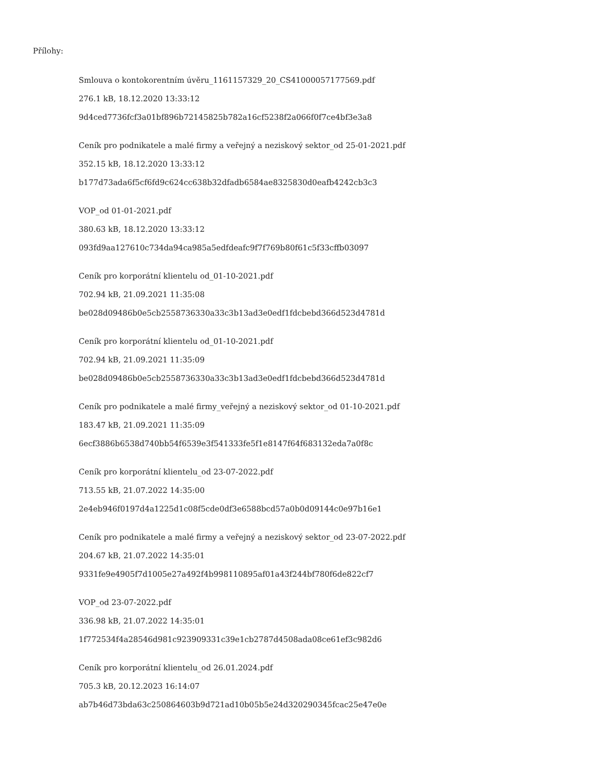Přílohy:
Smlouva o kontokorentním úvěru_1161157329_20_CS41000057177569.pdf
276.1 kB, 18.12.2020 13:33:12
9d4ced7736fcf3a01bf896b72145825b782a16cf5238f2a066f0f7ce4bf3e3a8
Ceník pro podnikatele a malé firmy a veřejný a neziskový sektor_od 25-01-2021.pdf
352.15 kB, 18.12.2020 13:33:12
b177d73ada6f5cf6fd9c624cc638b32dfadb6584ae8325830d0eafb4242cb3c3
VOP_od 01-01-2021.pdf
380.63 kB, 18.12.2020 13:33:12
093fd9aa127610c734da94ca985a5edfdeafc9f7f769b80f61c5f33cffb03097
Ceník pro korporátní klientelu od_01-10-2021.pdf
702.94 kB, 21.09.2021 11:35:08
be028d09486b0e5cb2558736330a33c3b13ad3e0edf1fdcbebd366d523d4781d
Ceník pro korporátní klientelu od_01-10-2021.pdf
702.94 kB, 21.09.2021 11:35:09
be028d09486b0e5cb2558736330a33c3b13ad3e0edf1fdcbebd366d523d4781d
Ceník pro podnikatele a malé firmy_veřejný a neziskový sektor_od 01-10-2021.pdf
183.47 kB, 21.09.2021 11:35:09
6ecf3886b6538d740bb54f6539e3f541333fe5f1e8147f64f683132eda7a0f8c
Ceník pro korporátní klientelu_od 23-07-2022.pdf
713.55 kB, 21.07.2022 14:35:00
2e4eb946f0197d4a1225d1c08f5cde0df3e6588bcd57a0b0d09144c0e97b16e1
Ceník pro podnikatele a malé firmy a veřejný a neziskový sektor_od 23-07-2022.pdf
204.67 kB, 21.07.2022 14:35:01
9331fe9e4905f7d1005e27a492f4b998110895af01a43f244bf780f6de822cf7
VOP_od 23-07-2022.pdf
336.98 kB, 21.07.2022 14:35:01
1f772534f4a28546d981c923909331c39e1cb2787d4508ada08ce61ef3c982d6
Ceník pro korporátní klientelu_od 26.01.2024.pdf
705.3 kB, 20.12.2023 16:14:07
ab7b46d73bda63c250864603b9d721ad10b05b5e24d320290345fcac25e47e0e